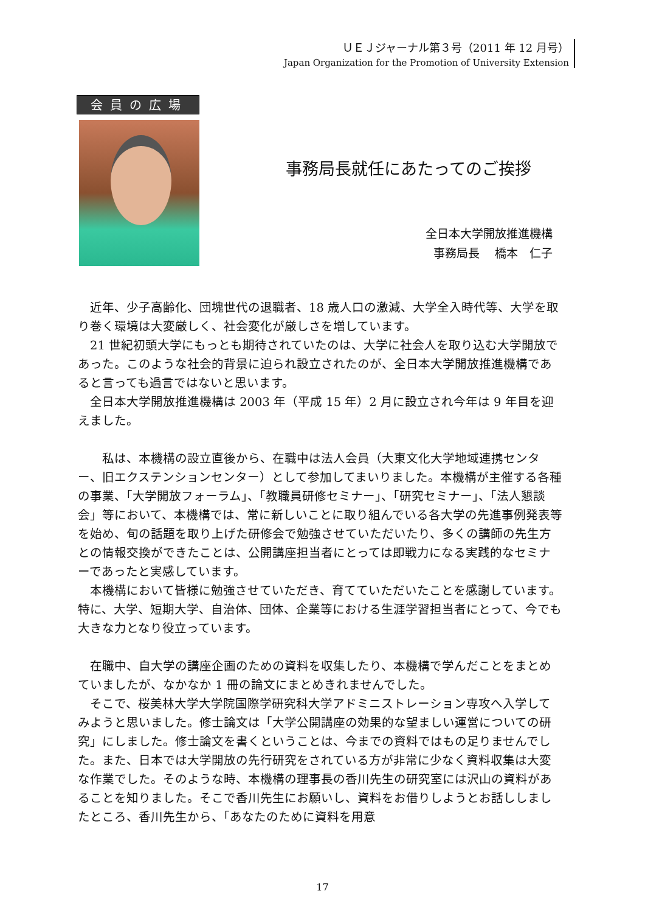ＵＥＪジャーナル第３号（2011 年 12 月号）
Japan Organization for the Promotion of University Extension
会員の広場
事務局長就任にあたってのご挨拶
全日本大学開放推進機構
事務局長　 橋本　仁子
　近年、少子高齢化、団塊世代の退職者、18 歳人口の激減、大学全入時代等、大学を取り巻く環境は大変厳しく、社会変化が厳しさを増しています。
　21 世紀初頭大学にもっとも期待されていたのは、大学に社会人を取り込む大学開放であった。このような社会的背景に迫られ設立されたのが、全日本大学開放推進機構であると言っても過言ではないと思います。
　全日本大学開放推進機構は 2003 年（平成 15 年）2 月に設立され今年は 9 年目を迎えました。
　　私は、本機構の設立直後から、在職中は法人会員（大東文化大学地域連携センター、旧エクステンションセンター）として参加してまいりました。本機構が主催する各種の事業、「大学開放フォーラム」、「教職員研修セミナー」、「研究セミナー」、「法人懇談会」等において、本機構では、常に新しいことに取り組んでいる各大学の先進事例発表等を始め、旬の話題を取り上げた研修会で勉強させていただいたり、多くの講師の先生方との情報交換ができたことは、公開講座担当者にとっては即戦力になる実践的なセミナーであったと実感しています。
　本機構において皆様に勉強させていただき、育てていただいたことを感謝しています。特に、大学、短期大学、自治体、団体、企業等における生涯学習担当者にとって、今でも大きな力となり役立っています。
　在職中、自大学の講座企画のための資料を収集したり、本機構で学んだことをまとめていましたが、なかなか 1 冊の論文にまとめきれませんでした。
　そこで、桜美林大学大学院国際学研究科大学アドミニストレーション専攻へ入学してみようと思いました。修士論文は「大学公開講座の効果的な望ましい運営についての研究」にしました。修士論文を書くということは、今までの資料ではもの足りませんでした。また、日本では大学開放の先行研究をされている方が非常に少なく資料収集は大変な作業でした。そのような時、本機構の理事長の香川先生の研究室には沢山の資料があることを知りました。そこで香川先生にお願いし、資料をお借りしようとお話ししましたところ、香川先生から、「あなたのために資料を用意
17